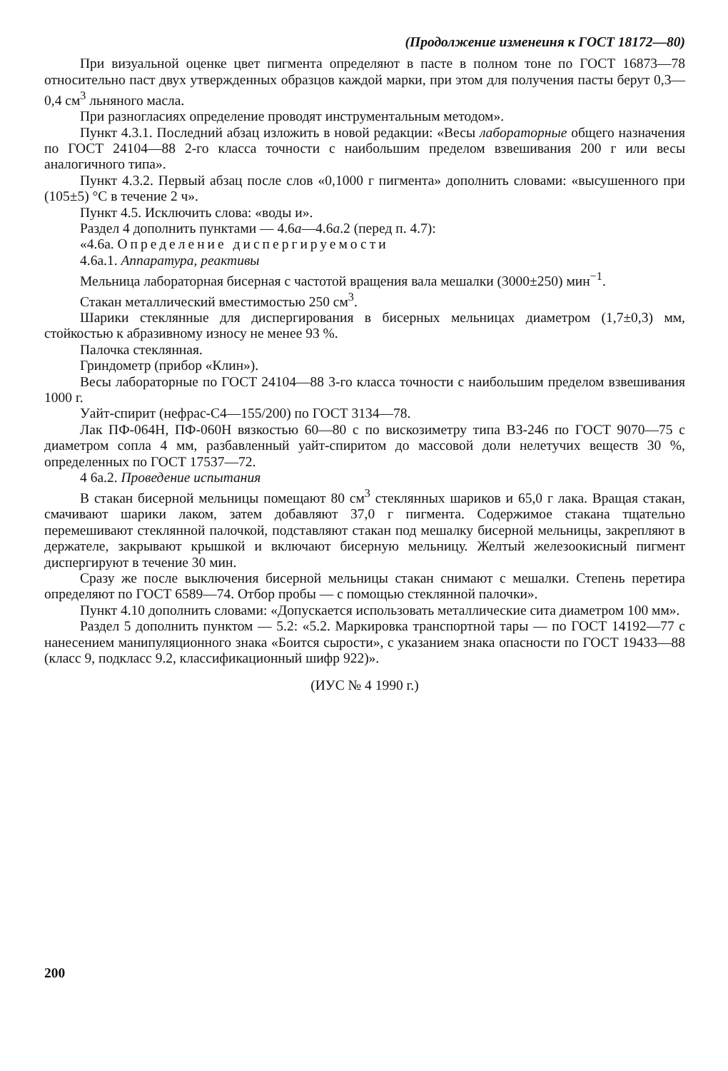(Продолжение изменеиня к ГОСТ 18172—80)
При визуальной оценке цвет пигмента определяют в пасте в полном тоне по ГОСТ 16873—78 относительно паст двух утвержденных образцов каждой марки, при этом для получения пасты берут 0,3—0,4 см<sup>3</sup> льняного масла.
При разногласиях определение проводят инструментальным методом».
Пункт 4.3.1. Последний абзац изложить в новой редакции: «Весы лабораторные общего назначения по ГОСТ 24104—88 2-го класса точности с наибольшим пределом взвешивания 200 г или весы аналогичного типа».
Пункт 4.3.2. Первый абзац после слов «0,1000 г пигмента» дополнить словами: «высушенного при (105±5) °С в течение 2 ч».
Пункт 4.5. Исключить слова: «воды и».
Раздел 4 дополнить пунктами — 4.6а—4.6а.2 (перед п. 4.7):
«4.6а. Определение диспергируемости
4.6а.1. Аппаратура, реактивы
Мельница лабораторная бисерная с частотой вращения вала мешалки (3000±250) мин<sup>−1</sup>.
Стакан металлический вместимостью 250 см<sup>3</sup>.
Шарики стеклянные для диспергирования в бисерных мельницах диаметром (1,7±0,3) мм, стойкостью к абразивному износу не менее 93 %.
Палочка стеклянная.
Гриндометр (прибор «Клин»).
Весы лабораторные по ГОСТ 24104—88 3-го класса точности с наибольшим пределом взвешивания 1000 г.
Уайт-спирит (нефрас-С4—155/200) по ГОСТ 3134—78.
Лак ПФ-064Н, ПФ-060Н вязкостью 60—80 с по вискозиметру типа ВЗ-246 по ГОСТ 9070—75 с диаметром сопла 4 мм, разбавленный уайт-спиритом до массовой доли нелетучих веществ 30 %, определенных по ГОСТ 17537—72.
4 6а.2. Проведение испытания
В стакан бисерной мельницы помещают 80 см<sup>3</sup> стеклянных шариков и 65,0 г лака. Вращая стакан, смачивают шарики лаком, затем добавляют 37,0 г пигмента. Содержимое стакана тщательно перемешивают стеклянной палочкой, подставляют стакан под мешалку бисерной мельницы, закрепляют в держателе, закрывают крышкой и включают бисерную мельницу. Желтый железоокисный пигмент диспергируют в течение 30 мин.
Сразу же после выключения бисерной мельницы стакан снимают с мешалки. Степень перетира определяют по ГОСТ 6589—74. Отбор пробы — с помощью стеклянной палочки».
Пункт 4.10 дополнить словами: «Допускается использовать металлические сита диаметром 100 мм».
Раздел 5 дополнить пунктом — 5.2: «5.2. Маркировка транспортной тары — по ГОСТ 14192—77 с нанесением манипуляционного знака «Боится сырости», с указанием знака опасности по ГОСТ 19433—88 (класс 9, подкласс 9.2, классификационный шифр 922)».
(ИУС № 4 1990 г.)
200